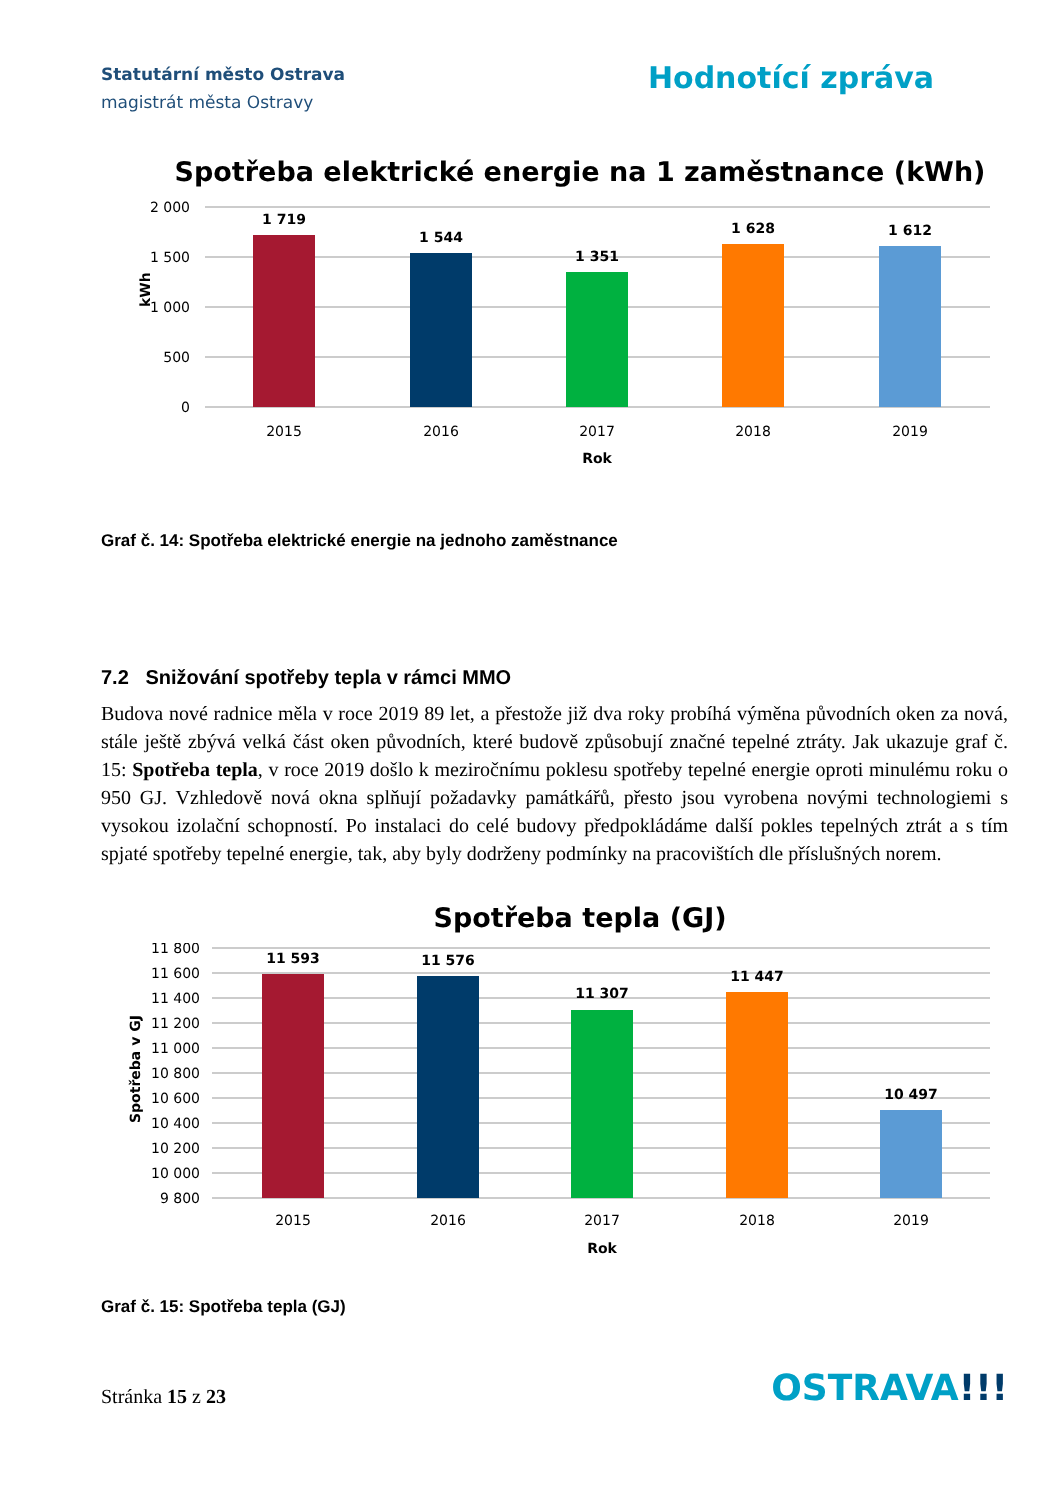Statutární město Ostrava
magistrát města Ostravy
Hodnotící zpráva
Spotřeba elektrické energie na 1 zaměstnance (kWh)
2 000
1 500
1 000
500
0
kWh
1 719
1 544
1 351
1 628
1 612
2015
2016
2017
2018
2019
Rok
Graf č. 14: Spotřeba elektrické energie na jednoho zaměstnance
7.2 Snižování spotřeby tepla v rámci MMO
Budova nové radnice měla v roce 2019 89 let, a přestože již dva roky probíhá výměna původních oken za nová, stále ještě zbývá velká část oken původních, které budově způsobují značné tepelné ztráty. Jak ukazuje graf č. 15: Spotřeba tepla, v roce 2019 došlo k meziročnímu poklesu spotřeby tepelné energie oproti minulému roku o 950 GJ. Vzhledově nová okna splňují požadavky památkářů, přesto jsou vyrobena novými technologiemi s vysokou izolační schopností. Po instalaci do celé budovy předpokládáme další pokles tepelných ztrát a s tím spjaté spotřeby tepelné energie, tak, aby byly dodrženy podmínky na pracovištích dle příslušných norem.
Spotřeba tepla (GJ)
11 800
11 600
11 400
11 200
11 000
10 800
10 600
10 400
10 200
10 000
9 800
Spotřeba v GJ
11 593
11 576
11 307
11 447
10 497
2015
2016
2017
2018
2019
Rok
Graf č. 15: Spotřeba tepla (GJ)
Stránka 15 z 23
OSTRAVA!!!